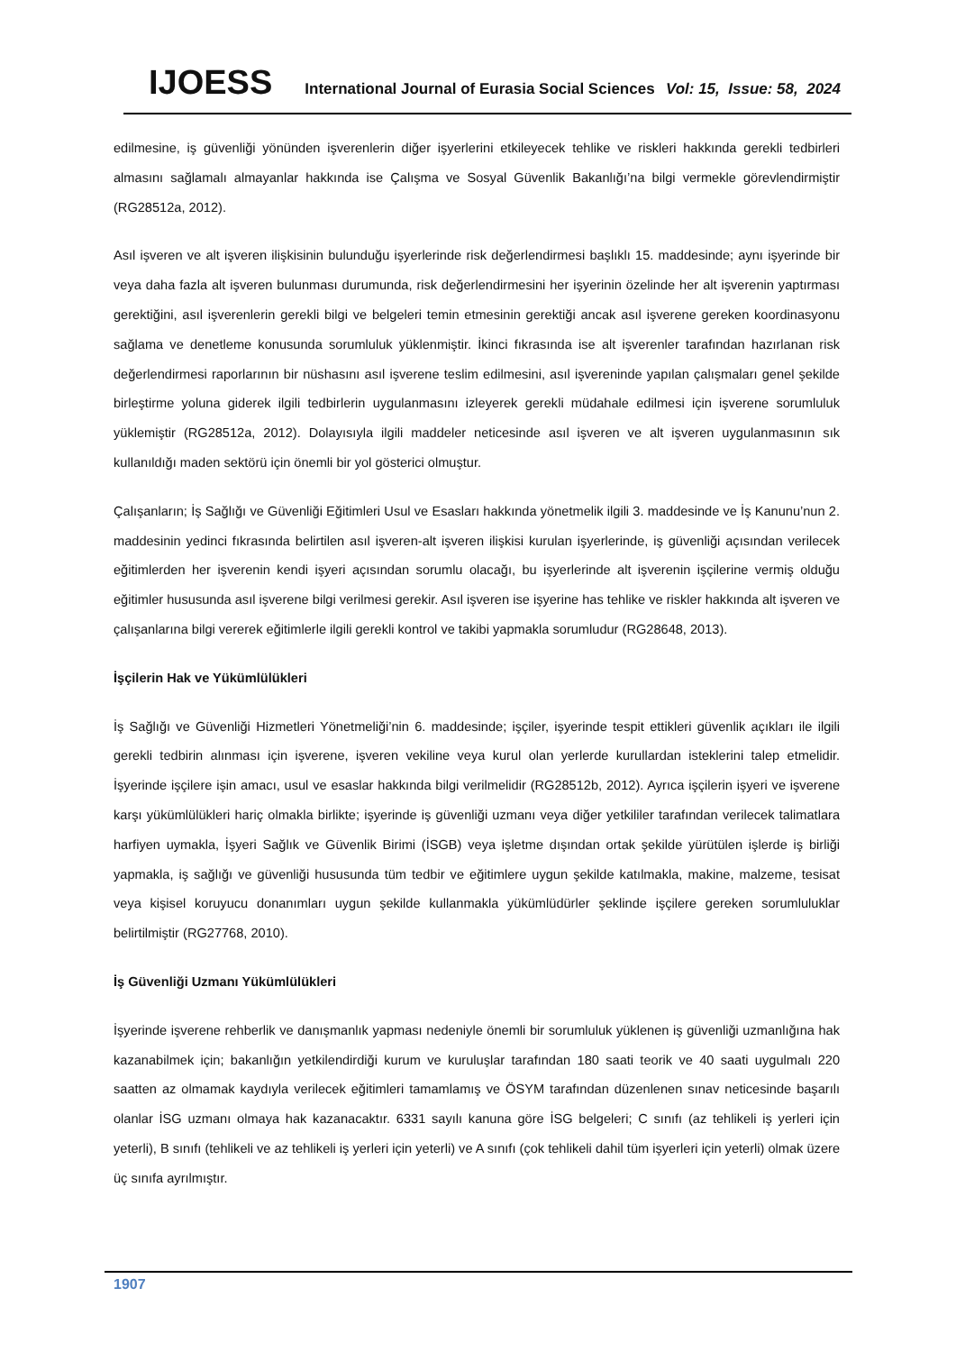IJOESS International Journal of Eurasia Social Sciences Vol: 15, Issue: 58, 2024
edilmesine, iş güvenliği yönünden işverenlerin diğer işyerlerini etkileyecek tehlike ve riskleri hakkında gerekli tedbirleri almasını sağlamalı almayanlar hakkında ise Çalışma ve Sosyal Güvenlik Bakanlığı’na bilgi vermekle görevlendirmiştir (RG28512a, 2012).
Asıl işveren ve alt işveren ilişkisinin bulunduğu işyerlerinde risk değerlendirmesi başlıklı 15. maddesinde; aynı işyerinde bir veya daha fazla alt işveren bulunması durumunda, risk değerlendirmesini her işyerinin özelinde her alt işverenin yaptırması gerektiğini, asıl işverenlerin gerekli bilgi ve belgeleri temin etmesinin gerektiği ancak asıl işverene gereken koordinasyonu sağlama ve denetleme konusunda sorumluluk yüklenmiştir. İkinci fıkrasında ise alt işverenler tarafından hazırlanan risk değerlendirmesi raporlarının bir nüshasını asıl işverene teslim edilmesini, asıl işvereninde yapılan çalışmaları genel şekilde birleştirme yoluna giderek ilgili tedbirlerin uygulanmasını izleyerek gerekli müdahale edilmesi için işverene sorumluluk yüklemiştir (RG28512a, 2012). Dolayısıyla ilgili maddeler neticesinde asıl işveren ve alt işveren uygulanmasının sık kullanıldığı maden sektörü için önemli bir yol gösterici olmuştur.
Çalışanların; İş Sağlığı ve Güvenliği Eğitimleri Usul ve Esasları hakkında yönetmelik ilgili 3. maddesinde ve İş Kanunu’nun 2. maddesinin yedinci fıkrasında belirtilen asıl işveren-alt işveren ilişkisi kurulan işyerlerinde, iş güvenliği açısından verilecek eğitimlerden her işverenin kendi işyeri açısından sorumlu olacağı, bu işyerlerinde alt işverenin işçilerine vermiş olduğu eğitimler hususunda asıl işverene bilgi verilmesi gerekir. Asıl işveren ise işyerine has tehlike ve riskler hakkında alt işveren ve çalışanlarına bilgi vererek eğitimlerle ilgili gerekli kontrol ve takibi yapmakla sorumludur (RG28648, 2013).
İşçilerin Hak ve Yükümlülükleri
İş Sağlığı ve Güvenliği Hizmetleri Yönetmeliği’nin 6. maddesinde; işçiler, işyerinde tespit ettikleri güvenlik açıkları ile ilgili gerekli tedbirin alınması için işverene, işveren vekiline veya kurul olan yerlerde kurullardan isteklerini talep etmelidir. İşyerinde işçilere işin amacı, usul ve esaslar hakkında bilgi verilmelidir (RG28512b, 2012). Ayrıca işçilerin işyeri ve işverene karşı yükümlülükleri hariç olmakla birlikte; işyerinde iş güvenliği uzmanı veya diğer yetkililer tarafından verilecek talimatlara harfiyen uymakla, İşyeri Sağlık ve Güvenlik Birimi (İSGB) veya işletme dışından ortak şekilde yürütülen işlerde iş birliği yapmakla, iş sağlığı ve güvenliği hususunda tüm tedbir ve eğitimlere uygun şekilde katılmakla, makine, malzeme, tesisat veya kişisel koruyucu donanımları uygun şekilde kullanmakla yükümlüdürler şeklinde işçilere gereken sorumluluklar belirtilmiştir (RG27768, 2010).
İş Güvenliği Uzmanı Yükümlülükleri
İşyerinde işverene rehberlik ve danışmanlık yapması nedeniyle önemli bir sorumluluk yüklenen iş güvenliği uzmanlığına hak kazanabilmek için; bakanlığın yetkilendirdiği kurum ve kuruluşlar tarafından 180 saati teorik ve 40 saati uygulmalı 220 saatten az olmamak kaydıyla verilecek eğitimleri tamamlamış ve ÖSYM tarafından düzenlenen sınav neticesinde başarılı olanlar İSG uzmanı olmaya hak kazanacaktır. 6331 sayılı kanuna göre İSG belgeleri; C sınıfı (az tehlikeli iş yerleri için yeterli), B sınıfı (tehlikeli ve az tehlikeli iş yerleri için yeterli) ve A sınıfı (çok tehlikeli dahil tüm işyerleri için yeterli) olmak üzere üç sınıfa ayrılmıştır.
1907